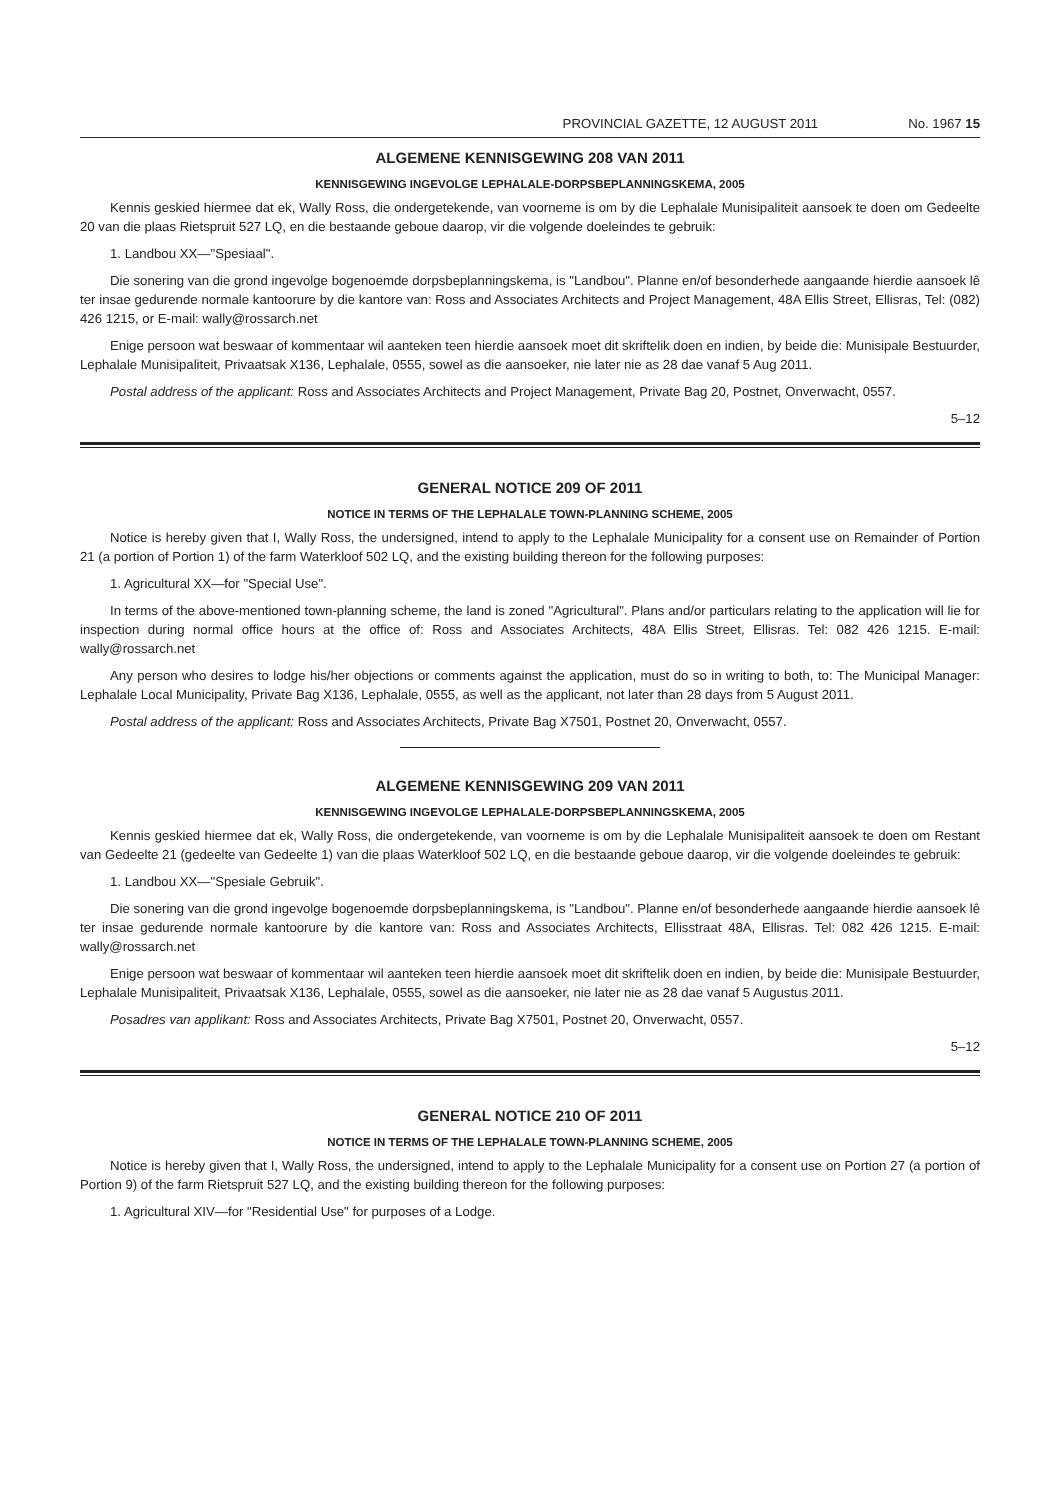PROVINCIAL GAZETTE, 12 AUGUST 2011 No. 1967 15
ALGEMENE KENNISGEWING 208 VAN 2011
KENNISGEWING INGEVOLGE LEPHALALE-DORPSBEPLANNINGSKEMA, 2005
Kennis geskied hiermee dat ek, Wally Ross, die ondergetekende, van voorneme is om by die Lephalale Munisipaliteit aansoek te doen om Gedeelte 20 van die plaas Rietspruit 527 LQ, en die bestaande geboue daarop, vir die volgende doeleindes te gebruik:
1. Landbou XX—"Spesiaal".
Die sonering van die grond ingevolge bogenoemde dorpsbeplanningskema, is "Landbou". Planne en/of besonderhede aangaande hierdie aansoek lê ter insae gedurende normale kantoorure by die kantore van: Ross and Associates Architects and Project Management, 48A Ellis Street, Ellisras, Tel: (082) 426 1215, or E-mail: wally@rossarch.net
Enige persoon wat beswaar of kommentaar wil aanteken teen hierdie aansoek moet dit skriftelik doen en indien, by beide die: Munisipale Bestuurder, Lephalale Munisipaliteit, Privaatsak X136, Lephalale, 0555, sowel as die aansoeker, nie later nie as 28 dae vanaf 5 Aug 2011.
Postal address of the applicant: Ross and Associates Architects and Project Management, Private Bag 20, Postnet, Onverwacht, 0557.
5–12
GENERAL NOTICE 209 OF 2011
NOTICE IN TERMS OF THE LEPHALALE TOWN-PLANNING SCHEME, 2005
Notice is hereby given that I, Wally Ross, the undersigned, intend to apply to the Lephalale Municipality for a consent use on Remainder of Portion 21 (a portion of Portion 1) of the farm Waterkloof 502 LQ, and the existing building thereon for the following purposes:
1. Agricultural XX—for "Special Use".
In terms of the above-mentioned town-planning scheme, the land is zoned "Agricultural". Plans and/or particulars relating to the application will lie for inspection during normal office hours at the office of: Ross and Associates Architects, 48A Ellis Street, Ellisras. Tel: 082 426 1215. E-mail: wally@rossarch.net
Any person who desires to lodge his/her objections or comments against the application, must do so in writing to both, to: The Municipal Manager: Lephalale Local Municipality, Private Bag X136, Lephalale, 0555, as well as the applicant, not later than 28 days from 5 August 2011.
Postal address of the applicant: Ross and Associates Architects, Private Bag X7501, Postnet 20, Onverwacht, 0557.
ALGEMENE KENNISGEWING 209 VAN 2011
KENNISGEWING INGEVOLGE LEPHALALE-DORPSBEPLANNINGSKEMA, 2005
Kennis geskied hiermee dat ek, Wally Ross, die ondergetekende, van voorneme is om by die Lephalale Munisipaliteit aansoek te doen om Restant van Gedeelte 21 (gedeelte van Gedeelte 1) van die plaas Waterkloof 502 LQ, en die bestaande geboue daarop, vir die volgende doeleindes te gebruik:
1. Landbou XX—"Spesiale Gebruik".
Die sonering van die grond ingevolge bogenoemde dorpsbeplanningskema, is "Landbou". Planne en/of besonderhede aangaande hierdie aansoek lê ter insae gedurende normale kantoorure by die kantore van: Ross and Associates Architects, Ellisstraat 48A, Ellisras. Tel: 082 426 1215. E-mail: wally@rossarch.net
Enige persoon wat beswaar of kommentaar wil aanteken teen hierdie aansoek moet dit skriftelik doen en indien, by beide die: Munisipale Bestuurder, Lephalale Munisipaliteit, Privaatsak X136, Lephalale, 0555, sowel as die aansoeker, nie later nie as 28 dae vanaf 5 Augustus 2011.
Posadres van applikant: Ross and Associates Architects, Private Bag X7501, Postnet 20, Onverwacht, 0557.
5–12
GENERAL NOTICE 210 OF 2011
NOTICE IN TERMS OF THE LEPHALALE TOWN-PLANNING SCHEME, 2005
Notice is hereby given that I, Wally Ross, the undersigned, intend to apply to the Lephalale Municipality for a consent use on Portion 27 (a portion of Portion 9) of the farm Rietspruit 527 LQ, and the existing building thereon for the following purposes:
1. Agricultural XIV—for "Residential Use" for purposes of a Lodge.